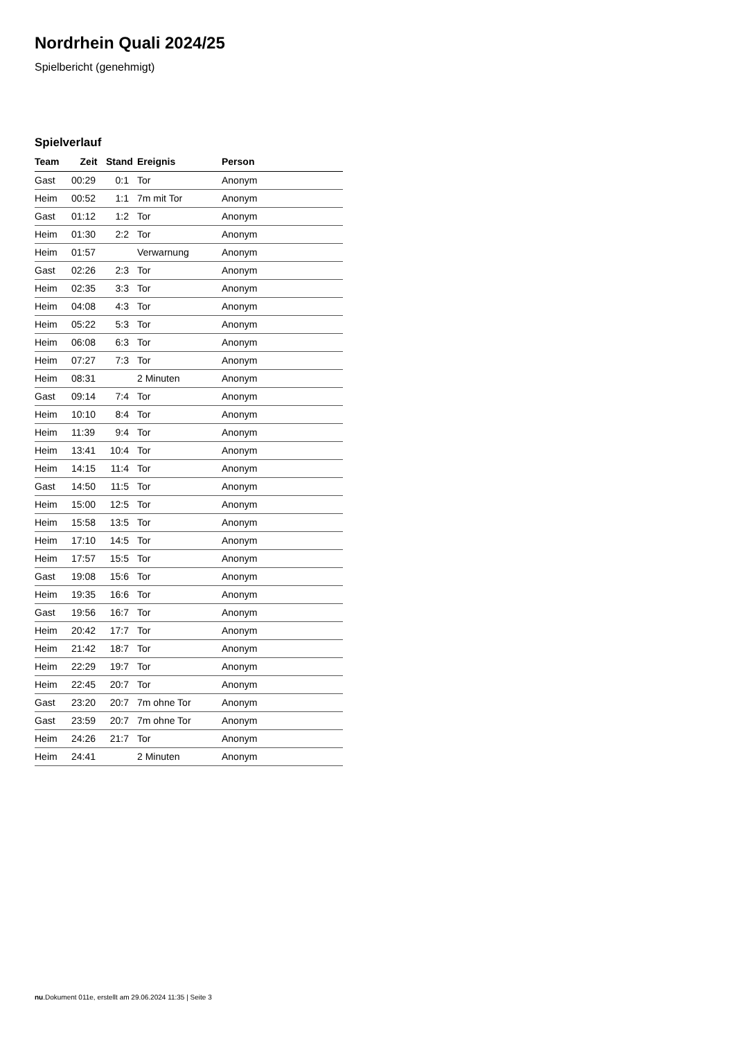Nordrhein Quali 2024/25
Spielbericht (genehmigt)
Spielverlauf
| Team | Zeit | Stand | Ereignis | Person |
| --- | --- | --- | --- | --- |
| Gast | 00:29 | 0:1 | Tor | Anonym |
| Heim | 00:52 | 1:1 | 7m mit Tor | Anonym |
| Gast | 01:12 | 1:2 | Tor | Anonym |
| Heim | 01:30 | 2:2 | Tor | Anonym |
| Heim | 01:57 | | Verwarnung | Anonym |
| Gast | 02:26 | 2:3 | Tor | Anonym |
| Heim | 02:35 | 3:3 | Tor | Anonym |
| Heim | 04:08 | 4:3 | Tor | Anonym |
| Heim | 05:22 | 5:3 | Tor | Anonym |
| Heim | 06:08 | 6:3 | Tor | Anonym |
| Heim | 07:27 | 7:3 | Tor | Anonym |
| Heim | 08:31 | | 2 Minuten | Anonym |
| Gast | 09:14 | 7:4 | Tor | Anonym |
| Heim | 10:10 | 8:4 | Tor | Anonym |
| Heim | 11:39 | 9:4 | Tor | Anonym |
| Heim | 13:41 | 10:4 | Tor | Anonym |
| Heim | 14:15 | 11:4 | Tor | Anonym |
| Gast | 14:50 | 11:5 | Tor | Anonym |
| Heim | 15:00 | 12:5 | Tor | Anonym |
| Heim | 15:58 | 13:5 | Tor | Anonym |
| Heim | 17:10 | 14:5 | Tor | Anonym |
| Heim | 17:57 | 15:5 | Tor | Anonym |
| Gast | 19:08 | 15:6 | Tor | Anonym |
| Heim | 19:35 | 16:6 | Tor | Anonym |
| Gast | 19:56 | 16:7 | Tor | Anonym |
| Heim | 20:42 | 17:7 | Tor | Anonym |
| Heim | 21:42 | 18:7 | Tor | Anonym |
| Heim | 22:29 | 19:7 | Tor | Anonym |
| Heim | 22:45 | 20:7 | Tor | Anonym |
| Gast | 23:20 | 20:7 | 7m ohne Tor | Anonym |
| Gast | 23:59 | 20:7 | 7m ohne Tor | Anonym |
| Heim | 24:26 | 21:7 | Tor | Anonym |
| Heim | 24:41 | | 2 Minuten | Anonym |
nu.Dokument 011e, erstellt am 29.06.2024 11:35 | Seite 3